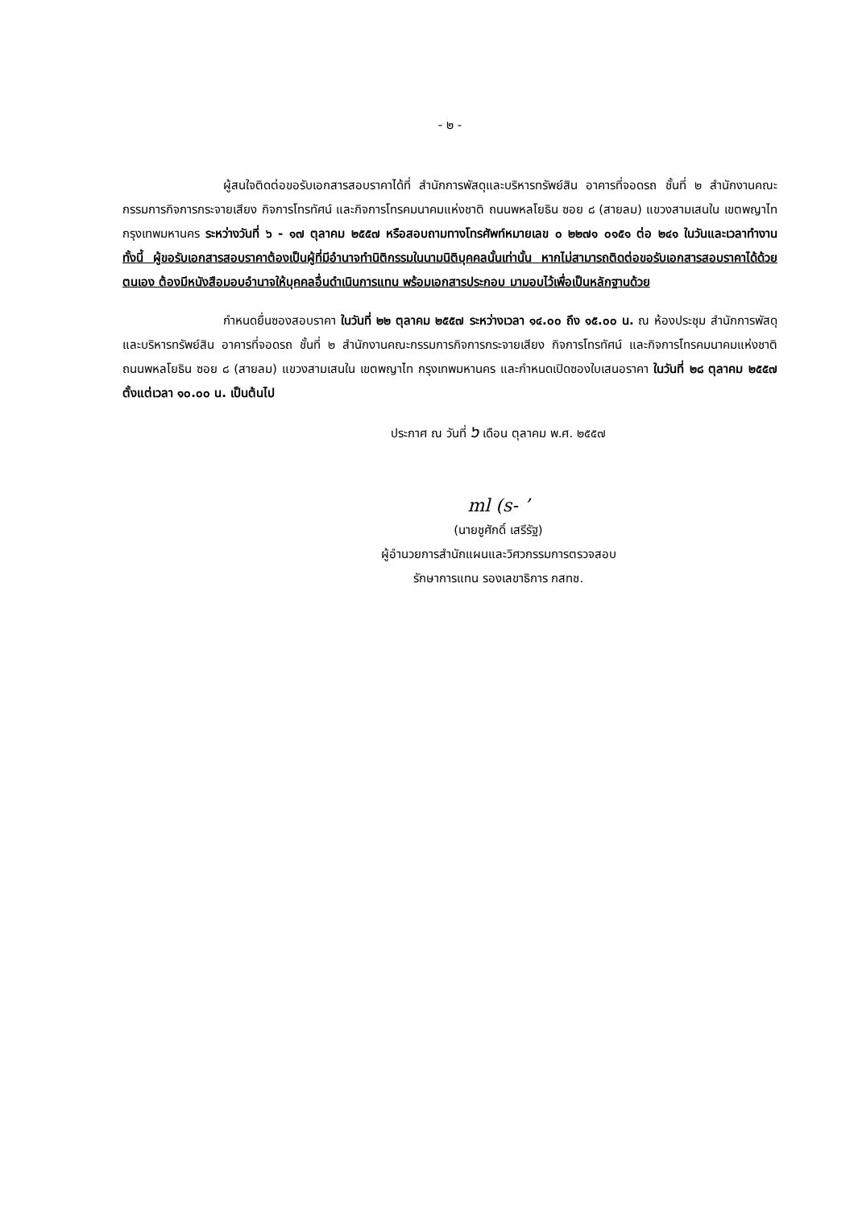- ๒ -
ผู้สนใจติดต่อขอรับเอกสารสอบราคาได้ที่ สำนักการพัสดุและบริหารทรัพย์สิน อาคารที่จอดรถ ชั้นที่ ๒ สำนักงานคณะกรรมการกิจการกระจายเสียง กิจการโทรทัศน์ และกิจการโทรคมนาคมแห่งชาติ ถนนพหลโยธิน ซอย ๘ (สายลม) แขวงสามเสนใน เขตพญาไท กรุงเทพมหานคร ระหว่างวันที่ ๖ - ๑๗ ตุลาคม ๒๕๕๗ หรือสอบถามทางโทรศัพท์หมายเลข ๐ ๒๒๗๑ ๐๑๕๑ ต่อ ๒๔๑ ในวันและเวลาทำงาน ทั้งนี้ ผู้ขอรับเอกสารสอบราคาต้องเป็นผู้ที่มีอำนาจทำนิติกรรมในนามนิติบุคคลนั้นเท่านั้น หากไม่สามารถติดต่อขอรับเอกสารสอบราคาได้ด้วยตนเอง ต้องมีหนังสือมอบอำนาจให้บุคคลอื่นดำเนินการแทน พร้อมเอกสารประกอบ มามอบไว้เพื่อเป็นหลักฐานด้วย
กำหนดยื่นซองสอบราคา ในวันที่ ๒๒ ตุลาคม ๒๕๕๗ ระหว่างเวลา ๑๔.๐๐ ถึง ๑๕.๐๐ น. ณ ห้องประชุม สำนักการพัสดุและบริหารทรัพย์สิน อาคารที่จอดรถ ชั้นที่ ๒ สำนักงานคณะกรรมการกิจการกระจายเสียง กิจการโทรทัศน์ และกิจการโทรคมนาคมแห่งชาติ ถนนพหลโยธิน ซอย ๘ (สายลม) แขวงสามเสนใน เขตพญาไท กรุงเทพมหานคร และกำหนดเปิดซองใบเสนอราคา ในวันที่ ๒๘ ตุลาคม ๒๕๕๗ ตั้งแต่เวลา ๑๐.๐๐ น. เป็นต้นไป
ประกาศ ณ วันที่ ๖ เดือน ตุลาคม พ.ศ. ๒๕๕๗
ml (s- ʼ
(นายชูศักดิ์ เสรีรัฐ)
ผู้อำนวยการสำนักแผนและวิศวกรรมการตรวจสอบ
รักษาการแทน รองเลขาธิการ กสทช.